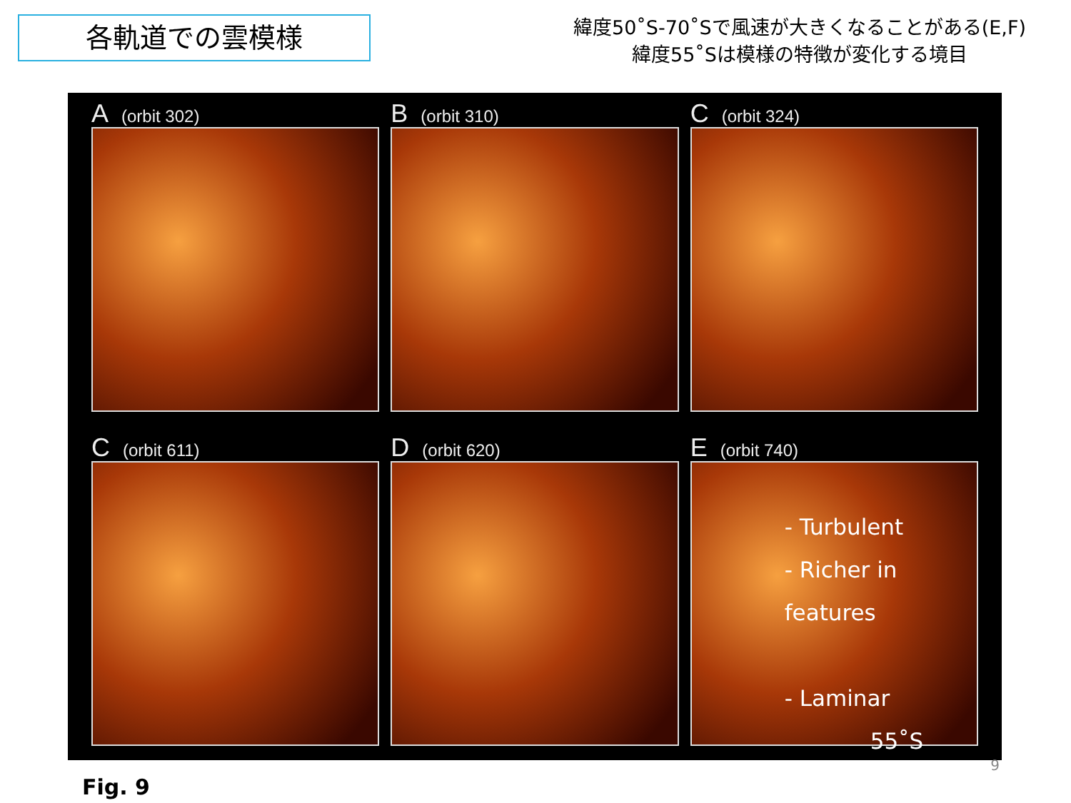各軌道での雲模様
緯度50˚S-70˚Sで風速が大きくなることがある(E,F)
緯度55˚Sは模様の特徴が変化する境目
A (orbit 302)
B (orbit 310)
C (orbit 324)
C (orbit 611)
D (orbit 620)
E (orbit 740)
- Turbulent
- Richer in features
- Laminar
55˚S
Fig. 9
9